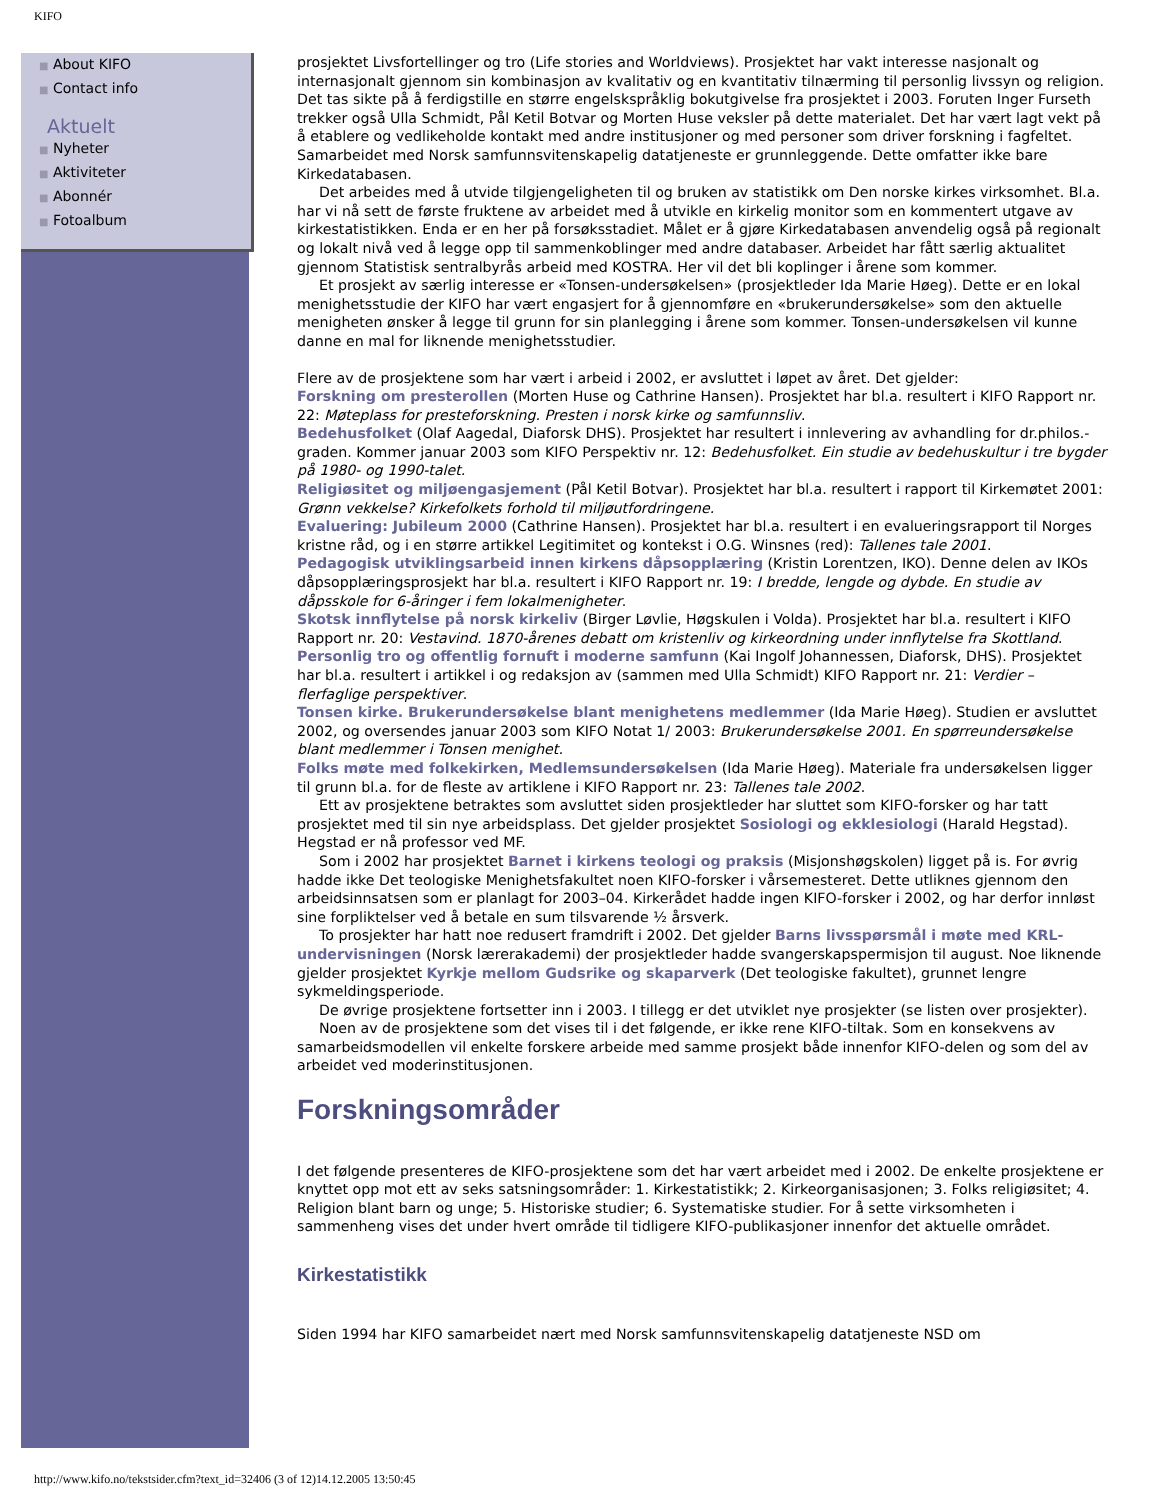KIFO
■ About KIFO
■ Contact info
Aktuelt
■ Nyheter
■ Aktiviteter
■ Abonnér
■ Fotoalbum
prosjektet Livsfortellinger og tro (Life stories and Worldviews). Prosjektet har vakt interesse nasjonalt og internasjonalt gjennom sin kombinasjon av kvalitativ og en kvantitativ tilnærming til personlig livssyn og religion. Det tas sikte på å ferdigstille en større engelskspråklig bokutgivelse fra prosjektet i 2003. Foruten Inger Furseth trekker også Ulla Schmidt, Pål Ketil Botvar og Morten Huse veksler på dette materialet. Det har vært lagt vekt på å etablere og vedlikeholde kontakt med andre institusjoner og med personer som driver forskning i fagfeltet. Samarbeidet med Norsk samfunnsvitenskapelig datatjeneste er grunnleggende. Dette omfatter ikke bare Kirkedatabasen.
Det arbeides med å utvide tilgjengeligheten til og bruken av statistikk om Den norske kirkes virksomhet. Bl.a. har vi nå sett de første fruktene av arbeidet med å utvikle en kirkelig monitor som en kommentert utgave av kirkestatistikken. Enda er en her på forsøksstadiet. Målet er å gjøre Kirkedatabasen anvendelig også på regionalt og lokalt nivå ved å legge opp til sammenkoblinger med andre databaser. Arbeidet har fått særlig aktualitet gjennom Statistisk sentralbyrås arbeid med KOSTRA. Her vil det bli koplinger i årene som kommer.
Et prosjekt av særlig interesse er «Tonsen-undersøkelsen» (prosjektleder Ida Marie Høeg). Dette er en lokal menighetsstudie der KIFO har vært engasjert for å gjennomføre en «brukerundersøkelse» som den aktuelle menigheten ønsker å legge til grunn for sin planlegging i årene som kommer. Tonsen-undersøkelsen vil kunne danne en mal for liknende menighetsstudier.
Flere av de prosjektene som har vært i arbeid i 2002, er avsluttet i løpet av året. Det gjelder:
Forskning om presterollen (Morten Huse og Cathrine Hansen). Prosjektet har bl.a. resultert i KIFO Rapport nr. 22: Møteplass for presteforskning. Presten i norsk kirke og samfunnsliv.
Bedehusfolket (Olaf Aagedal, Diaforsk DHS). Prosjektet har resultert i innlevering av avhandling for dr.philos.-graden. Kommer januar 2003 som KIFO Perspektiv nr. 12: Bedehusfolket. Ein studie av bedehuskultur i tre bygder på 1980- og 1990-talet.
Religiøsitet og miljøengasjement (Pål Ketil Botvar). Prosjektet har bl.a. resultert i rapport til Kirkemøtet 2001: Grønn vekkelse? Kirkefolkets forhold til miljøutfordringene.
Evaluering: Jubileum 2000 (Cathrine Hansen). Prosjektet har bl.a. resultert i en evalueringsrapport til Norges kristne råd, og i en større artikkel Legitimitet og kontekst i O.G. Winsnes (red): Tallenes tale 2001.
Pedagogisk utviklingsarbeid innen kirkens dåpsopplæring (Kristin Lorentzen, IKO). Denne delen av IKOs dåpsopplæringsprosjekt har bl.a. resultert i KIFO Rapport nr. 19: I bredde, lengde og dybde. En studie av dåpsskole for 6-åringer i fem lokalmenigheter.
Skotsk innflytelse på norsk kirkeliv (Birger Løvlie, Høgskulen i Volda). Prosjektet har bl.a. resultert i KIFO Rapport nr. 20: Vestavind. 1870-årenes debatt om kristenliv og kirkeordning under innflytelse fra Skottland.
Personlig tro og offentlig fornuft i moderne samfunn (Kai Ingolf Johannessen, Diaforsk, DHS). Prosjektet har bl.a. resultert i artikkel i og redaksjon av (sammen med Ulla Schmidt) KIFO Rapport nr. 21: Verdier – flerfaglige perspektiver.
Tonsen kirke. Brukerundersøkelse blant menighetens medlemmer (Ida Marie Høeg). Studien er avsluttet 2002, og oversendes januar 2003 som KIFO Notat 1/ 2003: Brukerundersøkelse 2001. En spørreundersøkelse blant medlemmer i Tonsen menighet.
Folks møte med folkekirken, Medlemsundersøkelsen (Ida Marie Høeg). Materiale fra undersøkelsen ligger til grunn bl.a. for de fleste av artiklene i KIFO Rapport nr. 23: Tallenes tale 2002.
Ett av prosjektene betraktes som avsluttet siden prosjektleder har sluttet som KIFO-forsker og har tatt prosjektet med til sin nye arbeidsplass. Det gjelder prosjektet Sosiologi og ekklesiologi (Harald Hegstad). Hegstad er nå professor ved MF.
Som i 2002 har prosjektet Barnet i kirkens teologi og praksis (Misjonshøgskolen) ligget på is. For øvrig hadde ikke Det teologiske Menighetsfakultet noen KIFO-forsker i vårsemesteret. Dette utliknes gjennom den arbeidsinnsatsen som er planlagt for 2003–04. Kirkerådet hadde ingen KIFO-forsker i 2002, og har derfor innløst sine forpliktelser ved å betale en sum tilsvarende ½ årsverk.
To prosjekter har hatt noe redusert framdrift i 2002. Det gjelder Barns livsspørsmål i møte med KRL-undervisningen (Norsk lærerakademi) der prosjektleder hadde svangerskapspermisjon til august. Noe liknende gjelder prosjektet Kyrkje mellom Gudsrike og skaparverk (Det teologiske fakultet), grunnet lengre sykmeldingsperiode.
De øvrige prosjektene fortsetter inn i 2003. I tillegg er det utviklet nye prosjekter (se listen over prosjekter).
Noen av de prosjektene som det vises til i det følgende, er ikke rene KIFO-tiltak. Som en konsekvens av samarbeidsmodellen vil enkelte forskere arbeide med samme prosjekt både innenfor KIFO-delen og som del av arbeidet ved moderinstitusjonen.
Forskningsområder
I det følgende presenteres de KIFO-prosjektene som det har vært arbeidet med i 2002. De enkelte prosjektene er knyttet opp mot ett av seks satsningsområder: 1. Kirkestatistikk; 2. Kirkeorganisasjonen; 3. Folks religiøsitet; 4. Religion blant barn og unge; 5. Historiske studier; 6. Systematiske studier. For å sette virksomheten i sammenheng vises det under hvert område til tidligere KIFO-publikasjoner innenfor det aktuelle området.
Kirkestatistikk
Siden 1994 har KIFO samarbeidet nært med Norsk samfunnsvitenskapelig datatjeneste NSD om
http://www.kifo.no/tekstsider.cfm?text_id=32406 (3 of 12)14.12.2005 13:50:45